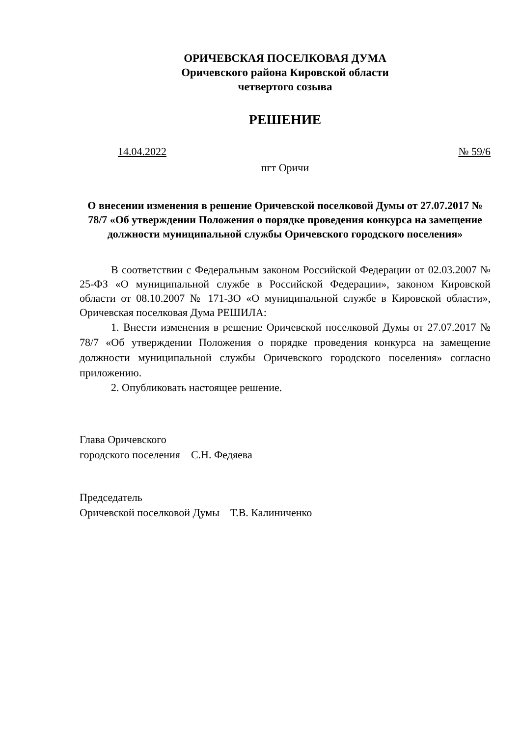ОРИЧЕВСКАЯ ПОСЕЛКОВАЯ ДУМА
Оричевского района Кировской области
четвертого созыва
РЕШЕНИЕ
14.04.2022 № 59/6
пгт Оричи
О внесении изменения в решение Оричевской поселковой Думы от 27.07.2017 № 78/7 «Об утверждении Положения о порядке проведения конкурса на замещение должности муниципальной службы Оричевского городского поселения»
В соответствии с Федеральным законом Российской Федерации от 02.03.2007 № 25-ФЗ «О муниципальной службе в Российской Федерации», законом Кировской области от 08.10.2007 № 171-ЗО «О муниципальной службе в Кировской области», Оричевская поселковая Дума РЕШИЛА:
1. Внести изменения в решение Оричевской поселковой Думы от 27.07.2017 № 78/7 «Об утверждении Положения о порядке проведения конкурса на замещение должности муниципальной службы Оричевского городского поселения» согласно приложению.
2. Опубликовать настоящее решение.
Глава Оричевского
городского поселения С.Н. Федяева
Председатель
Оричевской поселковой Думы Т.В. Калиниченко